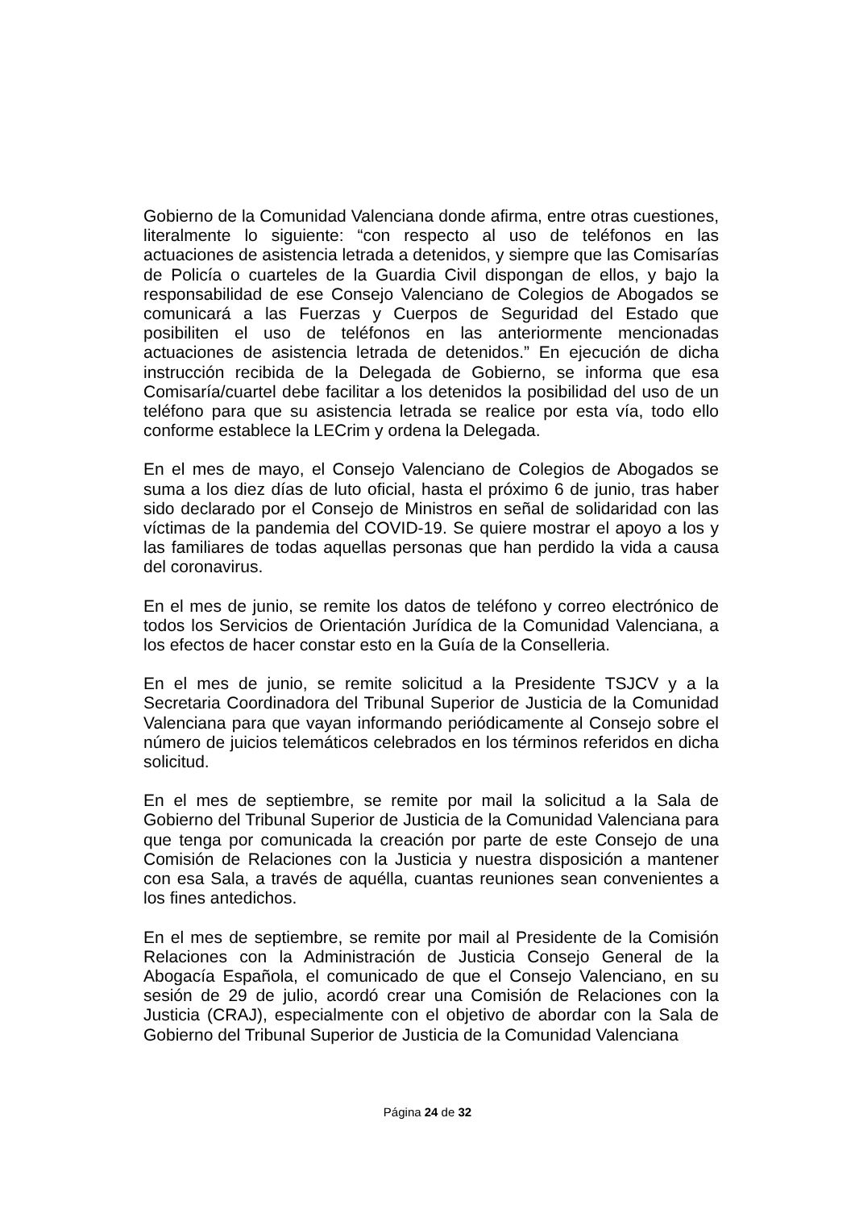Gobierno de la Comunidad Valenciana donde afirma, entre otras cuestiones, literalmente lo siguiente: “con respecto al uso de teléfonos en las actuaciones de asistencia letrada a detenidos, y siempre que las Comisarías de Policía o cuarteles de la Guardia Civil dispongan de ellos, y bajo la responsabilidad de ese Consejo Valenciano de Colegios de Abogados se comunicará a las Fuerzas y Cuerpos de Seguridad del Estado que posibiliten el uso de teléfonos en las anteriormente mencionadas actuaciones de asistencia letrada de detenidos.” En ejecución de dicha instrucción recibida de la Delegada de Gobierno, se informa que esa Comisaría/cuartel debe facilitar a los detenidos la posibilidad del uso de un teléfono para que su asistencia letrada se realice por esta vía, todo ello conforme establece la LECrim y ordena la Delegada.
En el mes de mayo, el Consejo Valenciano de Colegios de Abogados se suma a los diez días de luto oficial, hasta el próximo 6 de junio, tras haber sido declarado por el Consejo de Ministros en señal de solidaridad con las víctimas de la pandemia del COVID-19. Se quiere mostrar el apoyo a los y las familiares de todas aquellas personas que han perdido la vida a causa del coronavirus.
En el mes de junio, se remite los datos de teléfono y correo electrónico de todos los Servicios de Orientación Jurídica de la Comunidad Valenciana, a los efectos de hacer constar esto en la Guía de la Conselleria.
En el mes de junio, se remite solicitud a la Presidente TSJCV y a la Secretaria Coordinadora del Tribunal Superior de Justicia de la Comunidad Valenciana para que vayan informando periódicamente al Consejo sobre el número de juicios telemáticos celebrados en los términos referidos en dicha solicitud.
En el mes de septiembre, se remite por mail la solicitud a la Sala de Gobierno del Tribunal Superior de Justicia de la Comunidad Valenciana para que tenga por comunicada la creación por parte de este Consejo de una Comisión de Relaciones con la Justicia y nuestra disposición a mantener con esa Sala, a través de aquélla, cuantas reuniones sean convenientes a los fines antedichos.
En el mes de septiembre, se remite por mail al Presidente de la Comisión Relaciones con la Administración de Justicia Consejo General de la Abogacía Española, el comunicado de que el Consejo Valenciano, en su sesión de 29 de julio, acordó crear una Comisión de Relaciones con la Justicia (CRAJ), especialmente con el objetivo de abordar con la Sala de Gobierno del Tribunal Superior de Justicia de la Comunidad Valenciana
Página 24 de 32